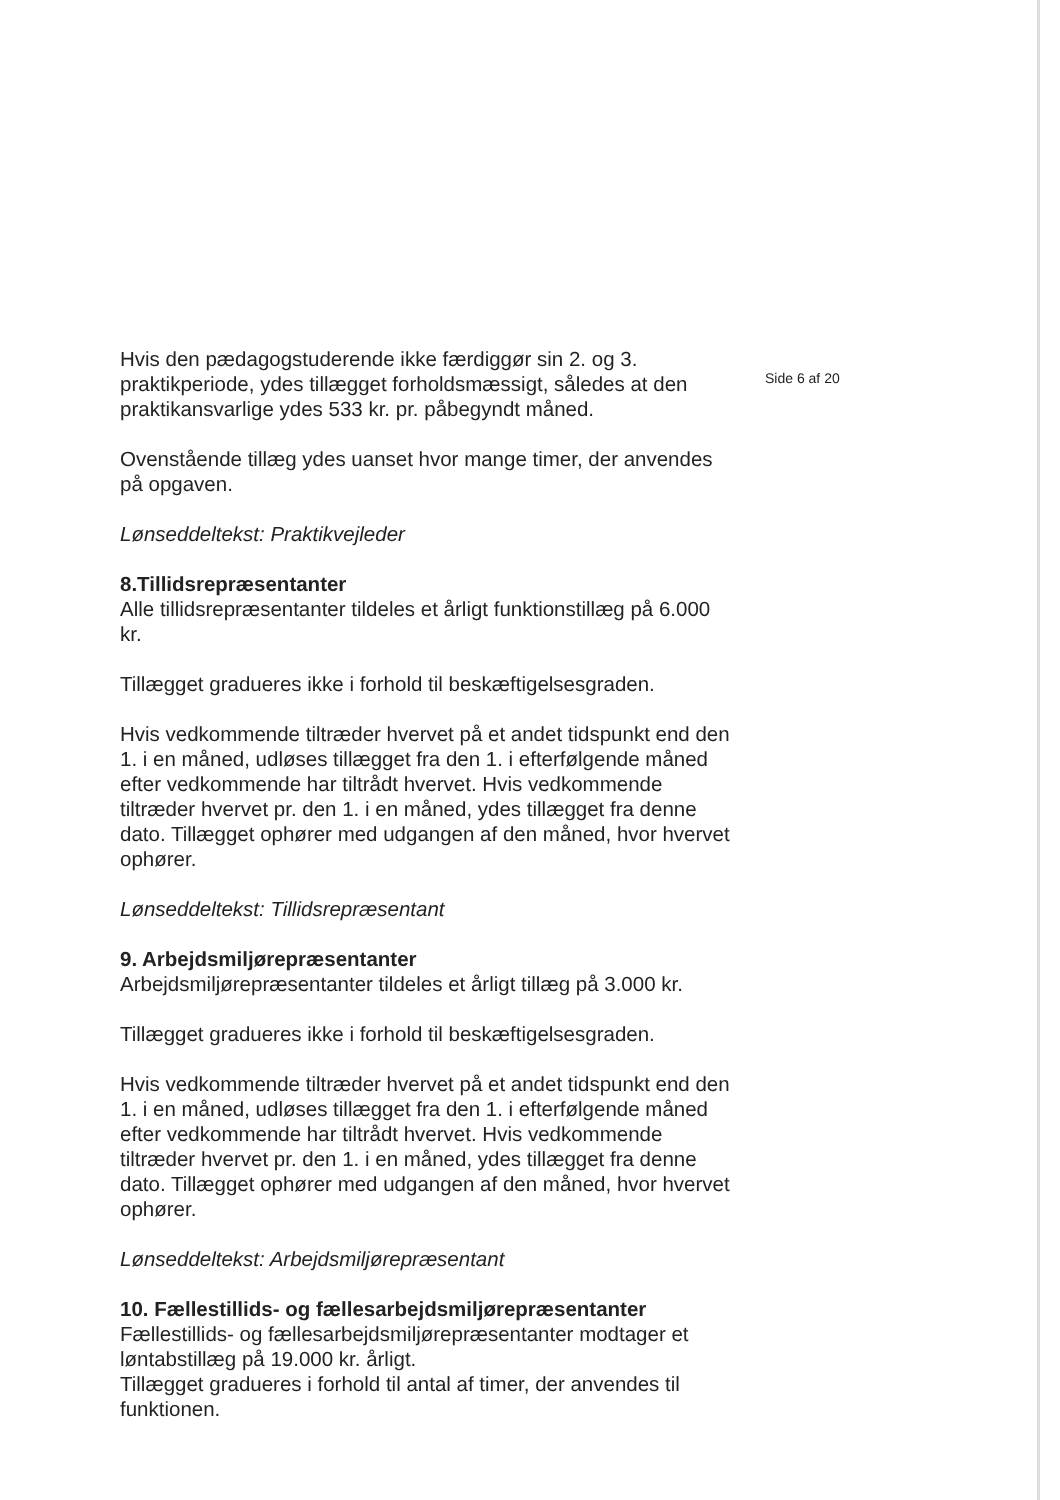Hvis den pædagogstuderende ikke færdiggør sin 2. og 3. praktikperiode, ydes tillægget forholdsmæssigt, således at den praktikansvarlige ydes 533 kr. pr. påbegyndt måned.
Ovenstående tillæg ydes uanset hvor mange timer, der anvendes på opgaven.
Lønseddeltekst: Praktikvejleder
8.Tillidsrepræsentanter
Alle tillidsrepræsentanter tildeles et årligt funktionstillæg på 6.000 kr.
Tillægget gradueres ikke i forhold til beskæftigelsesgraden.
Hvis vedkommende tiltræder hvervet på et andet tidspunkt end den 1. i en måned, udløses tillægget fra den 1. i efterfølgende måned efter vedkommende har tiltrådt hvervet. Hvis vedkommende tiltræder hvervet pr. den 1. i en måned, ydes tillægget fra denne dato. Tillægget ophører med udgangen af den måned, hvor hvervet ophører.
Lønseddeltekst: Tillidsrepræsentant
9. Arbejdsmiljørepræsentanter
Arbejdsmiljørepræsentanter tildeles et årligt tillæg på 3.000 kr.
Tillægget gradueres ikke i forhold til beskæftigelsesgraden.
Hvis vedkommende tiltræder hvervet på et andet tidspunkt end den 1. i en måned, udløses tillægget fra den 1. i efterfølgende måned efter vedkommende har tiltrådt hvervet. Hvis vedkommende tiltræder hvervet pr. den 1. i en måned, ydes tillægget fra denne dato. Tillægget ophører med udgangen af den måned, hvor hvervet ophører.
Lønseddeltekst: Arbejdsmiljørepræsentant
10. Fællestillids- og fællesarbejdsmiljørepræsentanter
Fællestillids- og fællesarbejdsmiljørepræsentanter modtager et løntabstillæg på 19.000 kr. årligt.
Tillægget gradueres i forhold til antal af timer, der anvendes til funktionen.
Side 6 af 20